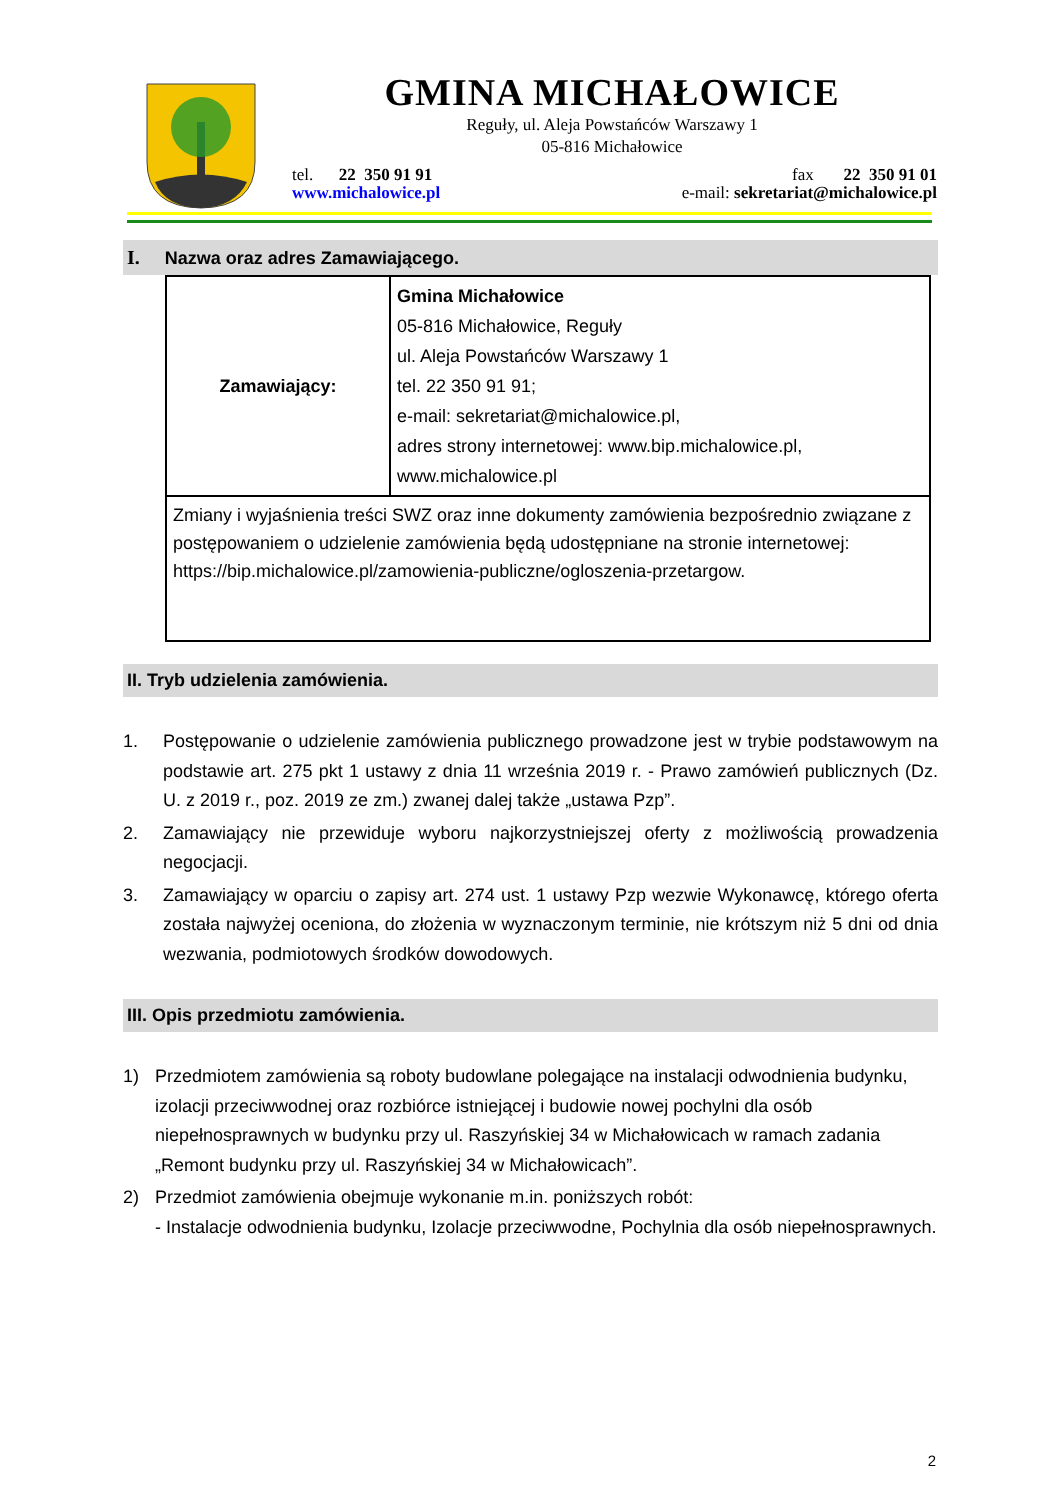GMINA MICHAŁOWICE
Reguły, ul. Aleja Powstańców Warszawy 1
05-816 Michałowice
tel. 22 350 91 91
www.michalowice.pl
fax 22 350 91 01
e-mail: sekretariat@michalowice.pl
I. Nazwa oraz adres Zamawiającego.
| Zamawiający: | Gmina Michałowice 05-816 Michałowice, Reguły ul. Aleja Powstańców Warszawy 1 tel. 22 350 91 91; e-mail: sekretariat@michalowice.pl, adres strony internetowej: www.bip.michalowice.pl, www.michalowice.pl |
| Zmiany i wyjaśnienia treści SWZ oraz inne dokumenty zamówienia bezpośrednio związane z postępowaniem o udzielenie zamówienia będą udostępniane na stronie internetowej: https://bip.michalowice.pl/zamowienia-publiczne/ogloszenia-przetargow. | |
II. Tryb udzielenia zamówienia.
1. Postępowanie o udzielenie zamówienia publicznego prowadzone jest w trybie podstawowym na podstawie art. 275 pkt 1 ustawy z dnia 11 września 2019 r. - Prawo zamówień publicznych (Dz. U. z 2019 r., poz. 2019 ze zm.) zwanej dalej także „ustawa Pzp”.
2. Zamawiający nie przewiduje wyboru najkorzystniejszej oferty z możliwością prowadzenia negocjacji.
3. Zamawiający w oparciu o zapisy art. 274 ust. 1 ustawy Pzp wezwie Wykonawcę, którego oferta została najwyżej oceniona, do złożenia w wyznaczonym terminie, nie krótszym niż 5 dni od dnia wezwania, podmiotowych środków dowodowych.
III. Opis przedmiotu zamówienia.
1) Przedmiotem zamówienia są roboty budowlane polegające na instalacji odwodnienia budynku, izolacji przeciwwodnej oraz rozbiórce istniejącej i budowie nowej pochylni dla osób niepełnosprawnych w budynku przy ul. Raszyńskiej 34 w Michałowicach w ramach zadania „Remont budynku przy ul. Raszyńskiej 34 w Michałowicach”.
2) Przedmiot zamówienia obejmuje wykonanie m.in. poniższych robót:
- Instalacje odwodnienia budynku, Izolacje przeciwwodne, Pochylnia dla osób niepełnosprawnych.
2